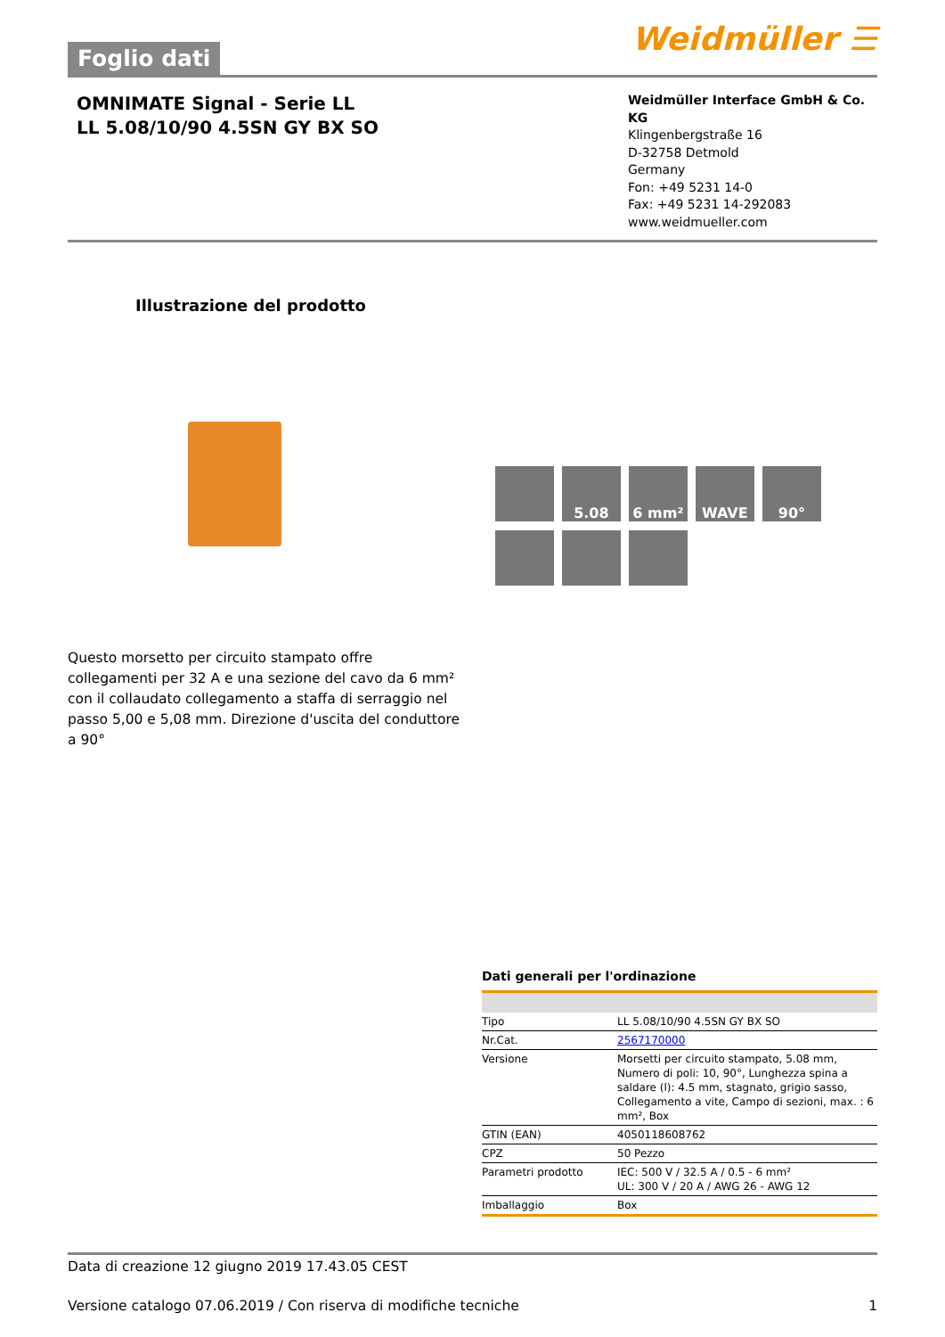Foglio dati
Weidmüller ☰
OMNIMATE Signal - Serie LL
LL 5.08/10/90 4.5SN GY BX SO
Weidmüller Interface GmbH & Co. KG
Klingenbergstraße 16
D-32758 Detmold
Germany
Fon: +49 5231 14-0
Fax: +49 5231 14-292083
www.weidmueller.com
Illustrazione del prodotto
5.08
6 mm²
WAVE
90°
Questo morsetto per circuito stampato offre collegamenti per 32 A e una sezione del cavo da 6 mm² con il collaudato collegamento a staffa di serraggio nel passo 5,00 e 5,08 mm. Direzione d'uscita del conduttore a 90°
Dati generali per l'ordinazione
| Tipo | LL 5.08/10/90 4.5SN GY BX SO |
| Nr.Cat. | 2567170000 |
| Versione | Morsetti per circuito stampato, 5.08 mm, Numero di poli: 10, 90°, Lunghezza spina a saldare (l): 4.5 mm, stagnato, grigio sasso, Collegamento a vite, Campo di sezioni, max. : 6 mm², Box |
| GTIN (EAN) | 4050118608762 |
| CPZ | 50 Pezzo |
| Parametri prodotto | IEC: 500 V / 32.5 A / 0.5 - 6 mm² UL: 300 V / 20 A / AWG 26 - AWG 12 |
| Imballaggio | Box |
Data di creazione 12 giugno 2019 17.43.05 CEST
Versione catalogo 07.06.2019 / Con riserva di modifiche tecniche 1